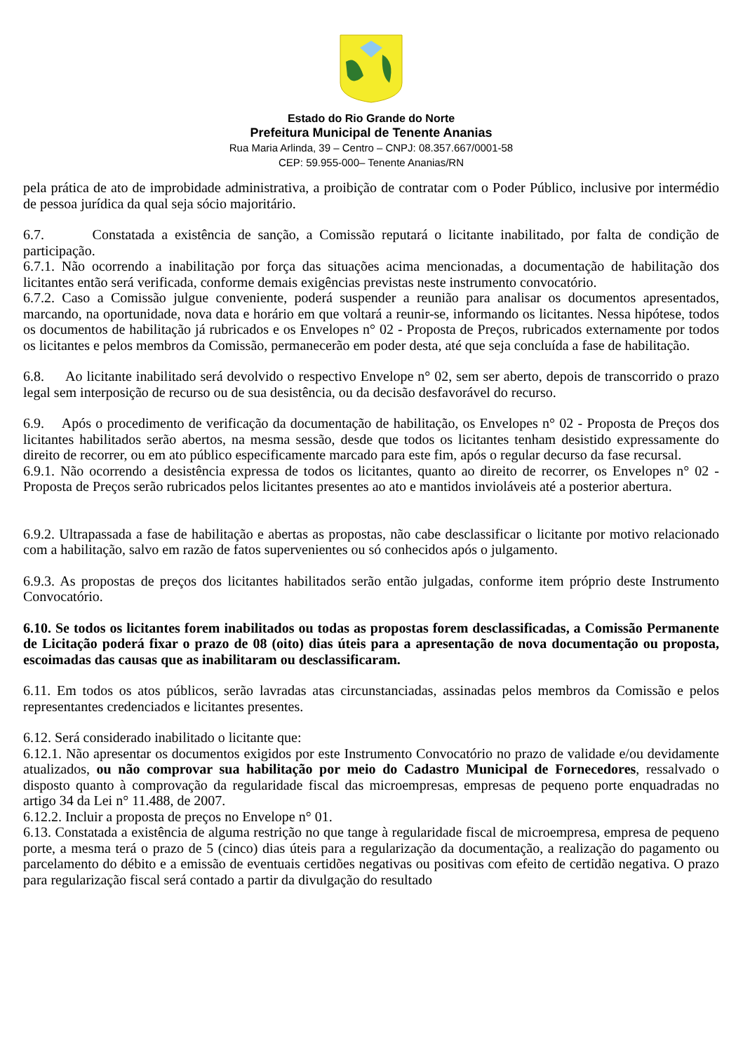Estado do Rio Grande do Norte
Prefeitura Municipal de Tenente Ananias
Rua Maria Arlinda, 39 – Centro – CNPJ: 08.357.667/0001-58
CEP: 59.955-000– Tenente Ananias/RN
pela prática de ato de improbidade administrativa, a proibição de contratar com o Poder Público, inclusive por intermédio de pessoa jurídica da qual seja sócio majoritário.
6.7. Constatada a existência de sanção, a Comissão reputará o licitante inabilitado, por falta de condição de participação.
6.7.1. Não ocorrendo a inabilitação por força das situações acima mencionadas, a documentação de habilitação dos licitantes então será verificada, conforme demais exigências previstas neste instrumento convocatório.
6.7.2. Caso a Comissão julgue conveniente, poderá suspender a reunião para analisar os documentos apresentados, marcando, na oportunidade, nova data e horário em que voltará a reunir-se, informando os licitantes. Nessa hipótese, todos os documentos de habilitação já rubricados e os Envelopes n° 02 - Proposta de Preços, rubricados externamente por todos os licitantes e pelos membros da Comissão, permanecerão em poder desta, até que seja concluída a fase de habilitação.
6.8. Ao licitante inabilitado será devolvido o respectivo Envelope n° 02, sem ser aberto, depois de transcorrido o prazo legal sem interposição de recurso ou de sua desistência, ou da decisão desfavorável do recurso.
6.9. Após o procedimento de verificação da documentação de habilitação, os Envelopes n° 02 - Proposta de Preços dos licitantes habilitados serão abertos, na mesma sessão, desde que todos os licitantes tenham desistido expressamente do direito de recorrer, ou em ato público especificamente marcado para este fim, após o regular decurso da fase recursal.
6.9.1. Não ocorrendo a desistência expressa de todos os licitantes, quanto ao direito de recorrer, os Envelopes n° 02 - Proposta de Preços serão rubricados pelos licitantes presentes ao ato e mantidos invioláveis até a posterior abertura.
6.9.2. Ultrapassada a fase de habilitação e abertas as propostas, não cabe desclassificar o licitante por motivo relacionado com a habilitação, salvo em razão de fatos supervenientes ou só conhecidos após o julgamento.
6.9.3. As propostas de preços dos licitantes habilitados serão então julgadas, conforme item próprio deste Instrumento Convocatório.
6.10. Se todos os licitantes forem inabilitados ou todas as propostas forem desclassificadas, a Comissão Permanente de Licitação poderá fixar o prazo de 08 (oito) dias úteis para a apresentação de nova documentação ou proposta, escoimadas das causas que as inabilitaram ou desclassificaram.
6.11. Em todos os atos públicos, serão lavradas atas circunstanciadas, assinadas pelos membros da Comissão e pelos representantes credenciados e licitantes presentes.
6.12. Será considerado inabilitado o licitante que:
6.12.1. Não apresentar os documentos exigidos por este Instrumento Convocatório no prazo de validade e/ou devidamente atualizados, ou não comprovar sua habilitação por meio do Cadastro Municipal de Fornecedores, ressalvado o disposto quanto à comprovação da regularidade fiscal das microempresas, empresas de pequeno porte enquadradas no artigo 34 da Lei n° 11.488, de 2007.
6.12.2. Incluir a proposta de preços no Envelope n° 01.
6.13. Constatada a existência de alguma restrição no que tange à regularidade fiscal de microempresa, empresa de pequeno porte, a mesma terá o prazo de 5 (cinco) dias úteis para a regularização da documentação, a realização do pagamento ou parcelamento do débito e a emissão de eventuais certidões negativas ou positivas com efeito de certidão negativa. O prazo para regularização fiscal será contado a partir da divulgação do resultado